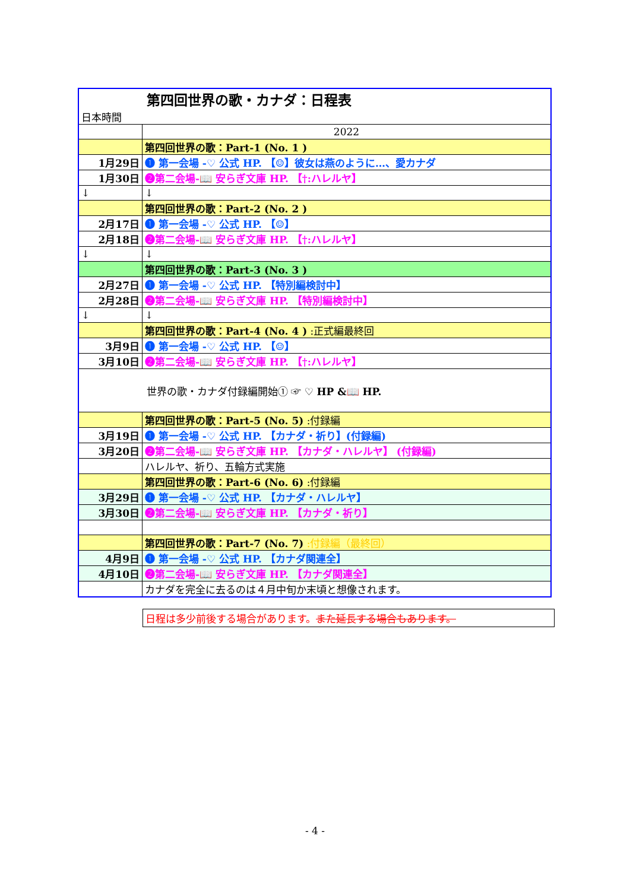| 第四回世界の歌・カナダ：日程表 日本時間 | |
| | 2022 |
| | 第四回世界の歌：Part-1 (No. 1 ) |
| 1月29日 | ❶ 第一会場 -♡ 公式 HP. 【☺】彼女は燕のように…、愛カナダ |
| 1月30日 | ❷第二会場-📖 安らぎ文庫 HP. 【†:ハレルヤ】 |
| ↓ | ↓ |
| | 第四回世界の歌：Part-2 (No. 2 ) |
| 2月17日 | ❶ 第一会場 -♡ 公式 HP. 【☺】 |
| 2月18日 | ❷第二会場-📖 安らぎ文庫 HP. 【†:ハレルヤ】 |
| ↓ | ↓ |
| | 第四回世界の歌：Part-3 (No. 3 ) |
| 2月27日 | ❶ 第一会場 -♡ 公式 HP. 【特別編検討中】 |
| 2月28日 | ❷第二会場-📖 安らぎ文庫 HP. 【特別編検討中】 |
| ↓ | ↓ |
| | 第四回世界の歌：Part-4 (No. 4 ) :正式編最終回 |
| 3月9日 | ❶ 第一会場 -♡ 公式 HP. 【☺】 |
| 3月10日 | ❷第二会場-📖 安らぎ文庫 HP. 【†:ハレルヤ】 |
| 世界の歌・カナダ付録編開始① ☞ ♡ HP &📖 HP. | |
| | 第四回世界の歌：Part-5 (No. 5) :付録編 |
| 3月19日 | ❶ 第一会場 -♡ 公式 HP. 【カナダ・祈り】(付録編) |
| 3月20日 | ❷第二会場-📖 安らぎ文庫 HP. 【カナダ・ハレルヤ】 (付録編) |
| | ハレルヤ、祈り、五輪方式実施 |
| | 第四回世界の歌：Part-6 (No. 6) :付録編 |
| 3月29日 | ❶ 第一会場 -♡ 公式 HP. 【カナダ・ハレルヤ】 |
| 3月30日 | ❷第二会場-📖 安らぎ文庫 HP. 【カナダ・祈り】 |
| | 第四回世界の歌：Part-7 (No. 7) :付録編（最終回） |
| 4月9日 | ❶ 第一会場 -♡ 公式 HP. 【カナダ関連全】 |
| 4月10日 | ❷第二会場-📖 安らぎ文庫 HP. 【カナダ関連全】 |
| | カナダを完全に去るのは４月中旬か末頃と想像されます。 |
日程は多少前後する場合があります。また延長する場合もあります。
- 4 -